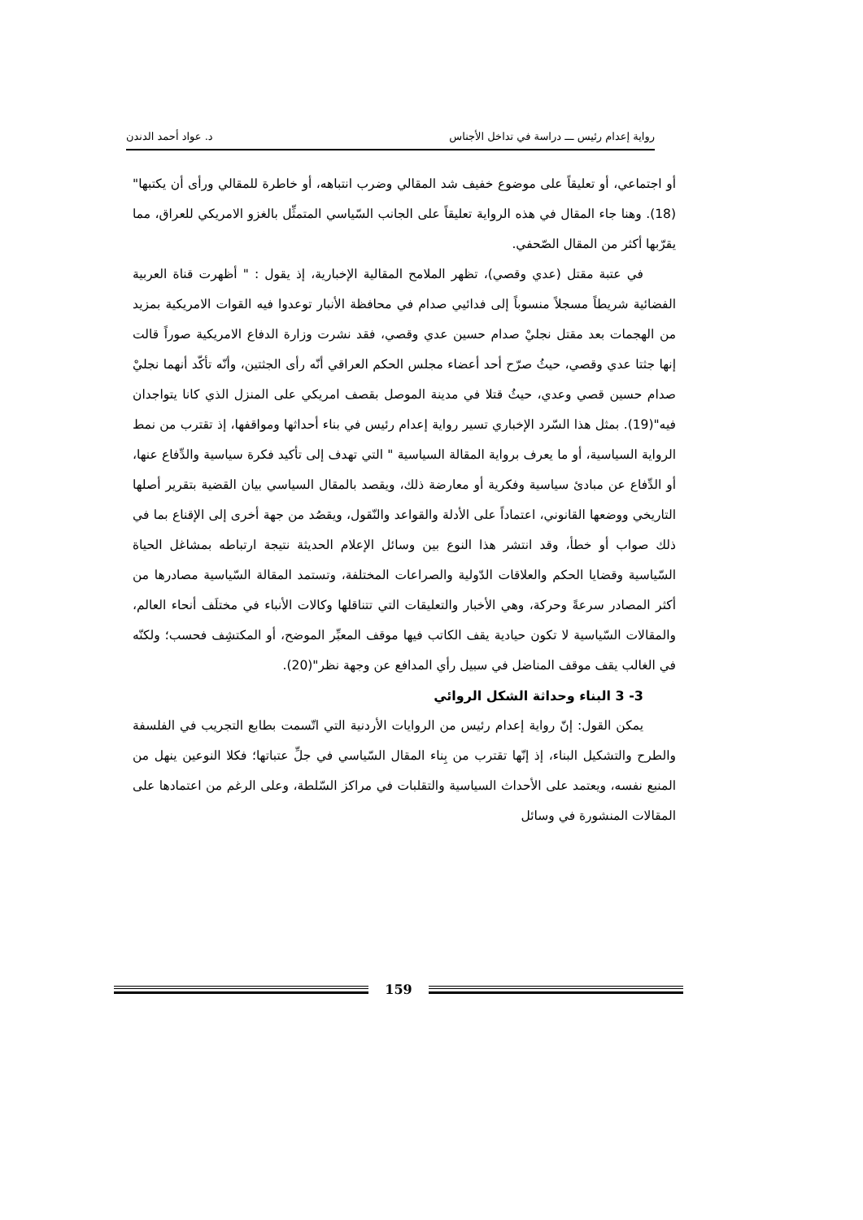رواية إعدام رئيس ـــ دراسة في تداخل الأجناس د. عواد أحمد الدندن
أو اجتماعي، أو تعليقاً على موضوع خفيف شد المقالي وضرب انتباهه، أو خاطرة للمقالي ورأى أن يكتبها"(18). وهنا جاء المقال في هذه الرواية تعليقاً على الجانب السّياسي المتمثِّل بالغزو الامريكي للعراق، مما يقرّبها أكثر من المقال الصّحفي.
في عتبة مقتل (عدي وقصي)، تظهر الملامح المقالية الإخبارية، إذ يقول : " أظهرت قناة العربية الفضائية شريطاً مسجلاً منسوباً إلى فدائيي صدام في محافظة الأنبار توعدوا فيه القوات الامريكية بمزيد من الهجمات بعد مقتل نجليْ صدام حسين عدي وقصي، فقد نشرت وزارة الدفاع الامريكية صوراً قالت إنها جثتا عدي وقصي، حيثُ صرّح أحد أعضاء مجلس الحكم العراقي أنّه رأى الجثتين، وأنّه تأكّد أنهما نجليْ صدام حسين قصي وعدي، حيثُ قتلا في مدينة الموصل بقصف امريكي على المنزل الذي كانا يتواجدان فيه"(19). بمثل هذا السّرد الإخباري تسير رواية إعدام رئيس في بناء أحداثها ومواقفها، إذ تقترب من نمط الرواية السياسية، أو ما يعرف برواية المقالة السياسية " التي تهدف إلى تأكيد فكرة سياسية والدِّفاع عنها، أو الدِّفاع عن مبادئ سياسية وفكرية أو معارضة ذلك، ويقصد بالمقال السياسي بيان القضية بتقرير أصلها التاريخي ووضعها القانوني، اعتماداً على الأدلة والقواعد والنّقول، ويقصُد من جهة أخرى إلى الإقناع بما في ذلك صواب أو خطأ، وقد انتشر هذا النوع بين وسائل الإعلام الحديثة نتيجة ارتباطه بمشاغل الحياة السّياسية وقضايا الحكم والعلاقات الدّولية والصراعات المختلفة، وتستمد المقالة السّياسية مصادرها من أكثر المصادر سرعةً وحركة، وهي الأخبار والتعليقات التي تتناقلها وكالات الأنباء في مختلَف أنحاء العالم، والمقالات السّياسية لا تكون حيادية يقف الكاتب فيها موقف المعبِّر الموضح، أو المكتشِف فحسب؛ ولكنّه في الغالب يقف موقف المناضل في سبيل رأي المدافع عن وجهة نظر"(20).
3- 3 البناء وحداثة الشكل الروائي
يمكن القول: إنّ رواية إعدام رئيس من الروايات الأردنية التي اتّسمت بطابع التجريب في الفلسفة والطرح والتشكيل البناء، إذ إنّها تقترب من بِناء المقال السّياسي في جلِّ عتباتها؛ فكلا النوعين ينهل من المنبع نفسه، ويعتمد على الأحداث السياسية والتقلبات في مراكز السّلطة، وعلى الرغم من اعتمادها على المقالات المنشورة في وسائل
159